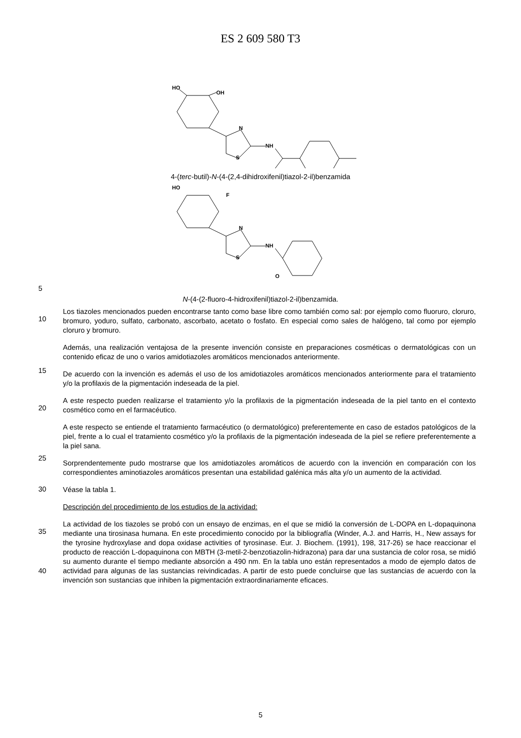ES 2 609 580 T3
HO
OH
N
NH
S
4-(terc-butil)-N-(4-(2,4-dihidroxifenil)tiazol-2-il)benzamida
HO
F
N
NH
S
O
5
N-(4-(2-fluoro-4-hidroxifenil)tiazol-2-il)benzamida.
10
Los tiazoles mencionados pueden encontrarse tanto como base libre como también como sal: por ejemplo como fluoruro, cloruro, bromuro, yoduro, sulfato, carbonato, ascorbato, acetato o fosfato. En especial como sales de halógeno, tal como por ejemplo cloruro y bromuro.
15
Además, una realización ventajosa de la presente invención consiste en preparaciones cosméticas o dermatológicas con un contenido eficaz de uno o varios amidotiazoles aromáticos mencionados anteriormente.
De acuerdo con la invención es además el uso de los amidotiazoles aromáticos mencionados anteriormente para el tratamiento y/o la profilaxis de la pigmentación indeseada de la piel.
20
A este respecto pueden realizarse el tratamiento y/o la profilaxis de la pigmentación indeseada de la piel tanto en el contexto cosmético como en el farmacéutico.
25
A este respecto se entiende el tratamiento farmacéutico (o dermatológico) preferentemente en caso de estados patológicos de la piel, frente a lo cual el tratamiento cosmético y/o la profilaxis de la pigmentación indeseada de la piel se refiere preferentemente a la piel sana.
Sorprendentemente pudo mostrarse que los amidotiazoles aromáticos de acuerdo con la invención en comparación con los correspondientes aminotiazoles aromáticos presentan una estabilidad galénica más alta y/o un aumento de la actividad.
30
Véase la tabla 1.
Descripción del procedimiento de los estudios de la actividad:
35
40
La actividad de los tiazoles se probó con un ensayo de enzimas, en el que se midió la conversión de L-DOPA en L-dopaquinona mediante una tirosinasa humana. En este procedimiento conocido por la bibliografía (Winder, A.J. and Harris, H., New assays for the tyrosine hydroxylase and dopa oxidase activities of tyrosinase. Eur. J. Biochem. (1991), 198, 317-26) se hace reaccionar el producto de reacción L-dopaquinona con MBTH (3-metil-2-benzotiazolin-hidrazona) para dar una sustancia de color rosa, se midió su aumento durante el tiempo mediante absorción a 490 nm. En la tabla uno están representados a modo de ejemplo datos de actividad para algunas de las sustancias reivindicadas. A partir de esto puede concluirse que las sustancias de acuerdo con la invención son sustancias que inhiben la pigmentación extraordinariamente eficaces.
5